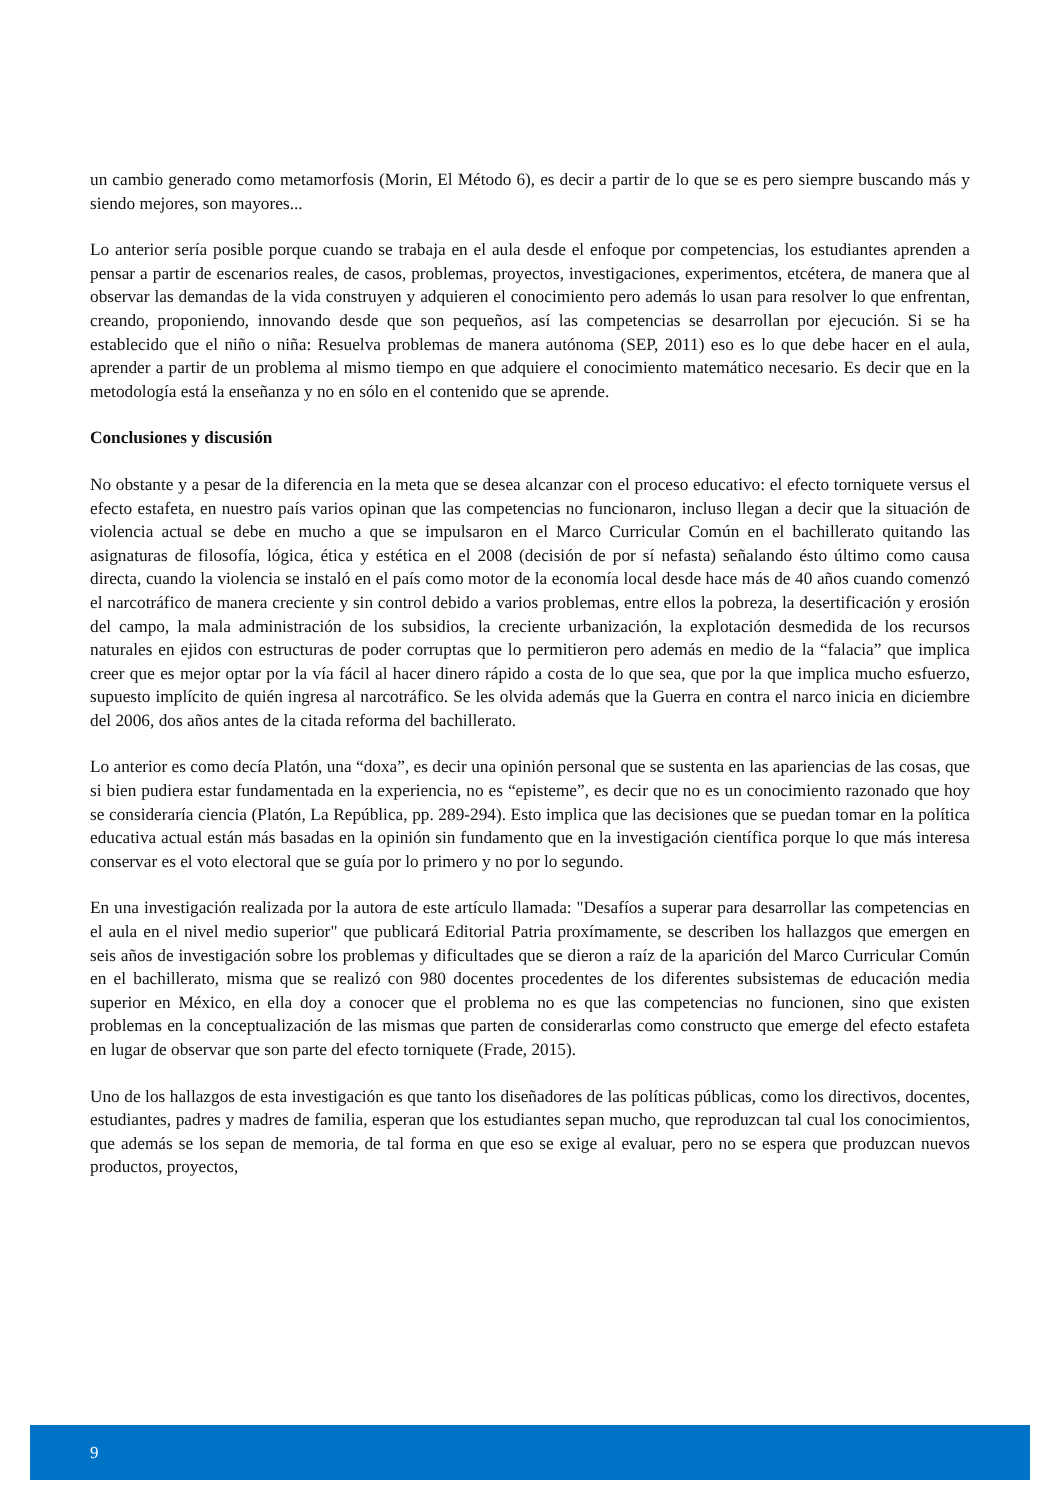un cambio generado como metamorfosis (Morin, El Método 6), es decir a partir de lo que se es pero siempre buscando más y siendo mejores, son mayores...
Lo anterior sería posible porque cuando se trabaja en el aula desde el enfoque por competencias, los estudiantes aprenden a pensar a partir de escenarios reales, de casos, problemas, proyectos, investigaciones, experimentos, etcétera, de manera que al observar las demandas de la vida construyen y adquieren el conocimiento pero además lo usan para resolver lo que enfrentan, creando, proponiendo, innovando desde que son pequeños, así las competencias se desarrollan por ejecución. Si se ha establecido que el niño o niña: Resuelva problemas de manera autónoma (SEP, 2011) eso es lo que debe hacer en el aula, aprender a partir de un problema al mismo tiempo en que adquiere el conocimiento matemático necesario. Es decir que en la metodología está la enseñanza y no en sólo en el contenido que se aprende.
Conclusiones y discusión
No obstante y a pesar de la diferencia en la meta que se desea alcanzar con el proceso educativo: el efecto torniquete versus el efecto estafeta, en nuestro país varios opinan que las competencias no funcionaron, incluso llegan a decir que la situación de violencia actual se debe en mucho a que se impulsaron en el Marco Curricular Común en el bachillerato quitando las asignaturas de filosofía, lógica, ética y estética en el 2008 (decisión de por sí nefasta) señalando ésto último como causa directa, cuando la violencia se instaló en el país como motor de la economía local desde hace más de 40 años cuando comenzó el narcotráfico de manera creciente y sin control debido a varios problemas, entre ellos la pobreza, la desertificación y erosión del campo, la mala administración de los subsidios, la creciente urbanización, la explotación desmedida de los recursos naturales en ejidos con estructuras de poder corruptas que lo permitieron pero además en medio de la “falacia” que implica creer que es mejor optar por la vía fácil al hacer dinero rápido a costa de lo que sea, que por la que implica mucho esfuerzo, supuesto implícito de quién ingresa al narcotráfico. Se les olvida además que la Guerra en contra el narco inicia en diciembre del 2006, dos años antes de la citada reforma del bachillerato.
Lo anterior es como decía Platón, una “doxa”, es decir una opinión personal que se sustenta en las apariencias de las cosas, que si bien pudiera estar fundamentada en la experiencia, no es “episteme”, es decir que no es un conocimiento razonado que hoy se consideraría ciencia (Platón, La República, pp. 289-294). Esto implica que las decisiones que se puedan tomar en la política educativa actual están más basadas en la opinión sin fundamento que en la investigación científica porque lo que más interesa conservar es el voto electoral que se guía por lo primero y no por lo segundo.
En una investigación realizada por la autora de este artículo llamada: "Desafíos a superar para desarrollar las competencias en el aula en el nivel medio superior" que publicará Editorial Patria proxímamente, se describen los hallazgos que emergen en seis años de investigación sobre los problemas y dificultades que se dieron a raíz de la aparición del Marco Curricular Común en el bachillerato, misma que se realizó con 980 docentes procedentes de los diferentes subsistemas de educación media superior en México, en ella doy a conocer que el problema no es que las competencias no funcionen, sino que existen problemas en la conceptualización de las mismas que parten de considerarlas como constructo que emerge del efecto estafeta en lugar de observar que son parte del efecto torniquete (Frade, 2015).
Uno de los hallazgos de esta investigación es que tanto los diseñadores de las políticas públicas, como los directivos, docentes, estudiantes, padres y madres de familia, esperan que los estudiantes sepan mucho, que reproduzcan tal cual los conocimientos, que además se los sepan de memoria, de tal forma en que eso se exige al evaluar, pero no se espera que produzcan nuevos productos, proyectos,
9